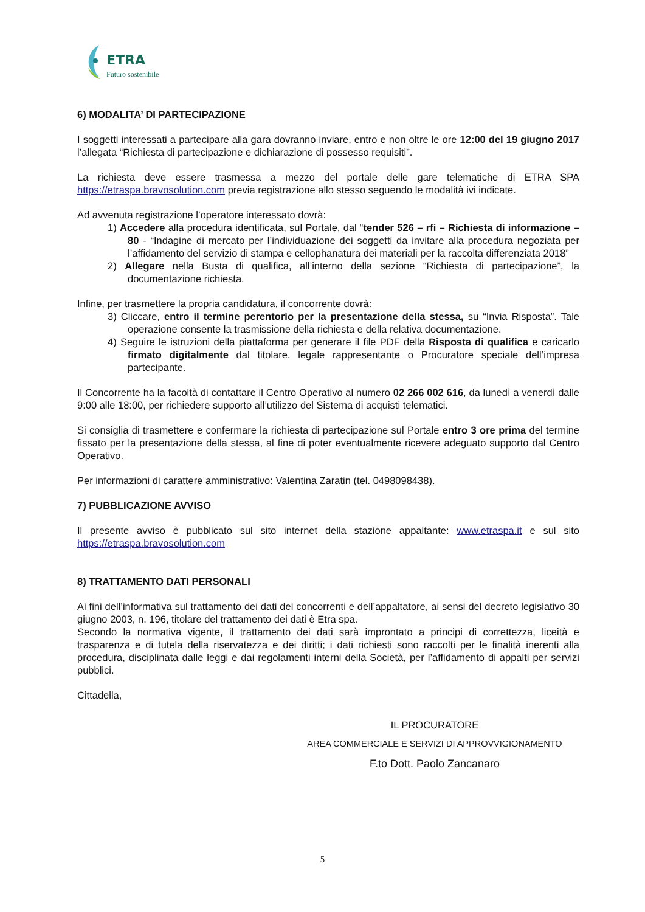ETRA
Futuro sostenibile
6) MODALITA’ DI PARTECIPAZIONE
I soggetti interessati a partecipare alla gara dovranno inviare, entro e non oltre le ore 12:00 del 19 giugno 2017 l’allegata “Richiesta di partecipazione e dichiarazione di possesso requisiti”.
La richiesta deve essere trasmessa a mezzo del portale delle gare telematiche di ETRA SPA https://etraspa.bravosolution.com previa registrazione allo stesso seguendo le modalità ivi indicate.
Ad avvenuta registrazione l’operatore interessato dovrà:
1) Accedere alla procedura identificata, sul Portale, dal “tender 526 – rfi – Richiesta di informazione – 80 - “Indagine di mercato per l’individuazione dei soggetti da invitare alla procedura negoziata per l’affidamento del servizio di stampa e cellophanatura dei materiali per la raccolta differenziata 2018”
2) Allegare nella Busta di qualifica, all’interno della sezione “Richiesta di partecipazione”, la documentazione richiesta.
Infine, per trasmettere la propria candidatura, il concorrente dovrà:
3) Cliccare, entro il termine perentorio per la presentazione della stessa, su “Invia Risposta”. Tale operazione consente la trasmissione della richiesta e della relativa documentazione.
4) Seguire le istruzioni della piattaforma per generare il file PDF della Risposta di qualifica e caricarlo firmato digitalmente dal titolare, legale rappresentante o Procuratore speciale dell’impresa partecipante.
Il Concorrente ha la facoltà di contattare il Centro Operativo al numero 02 266 002 616, da lunedì a venerdì dalle 9:00 alle 18:00, per richiedere supporto all’utilizzo del Sistema di acquisti telematici.
Si consiglia di trasmettere e confermare la richiesta di partecipazione sul Portale entro 3 ore prima del termine fissato per la presentazione della stessa, al fine di poter eventualmente ricevere adeguato supporto dal Centro Operativo.
Per informazioni di carattere amministrativo: Valentina Zaratin (tel. 0498098438).
7) PUBBLICAZIONE AVVISO
Il presente avviso è pubblicato sul sito internet della stazione appaltante: www.etraspa.it e sul sito https://etraspa.bravosolution.com
8) TRATTAMENTO DATI PERSONALI
Ai fini dell’informativa sul trattamento dei dati dei concorrenti e dell’appaltatore, ai sensi del decreto legislativo 30 giugno 2003, n. 196, titolare del trattamento dei dati è Etra spa.
Secondo la normativa vigente, il trattamento dei dati sarà improntato a principi di correttezza, liceità e trasparenza e di tutela della riservatezza e dei diritti; i dati richiesti sono raccolti per le finalità inerenti alla procedura, disciplinata dalle leggi e dai regolamenti interni della Società, per l’affidamento di appalti per servizi pubblici.
Cittadella,
IL PROCURATORE
AREA COMMERCIALE E SERVIZI DI APPROVVIGIONAMENTO
F.to Dott. Paolo Zancanaro
5